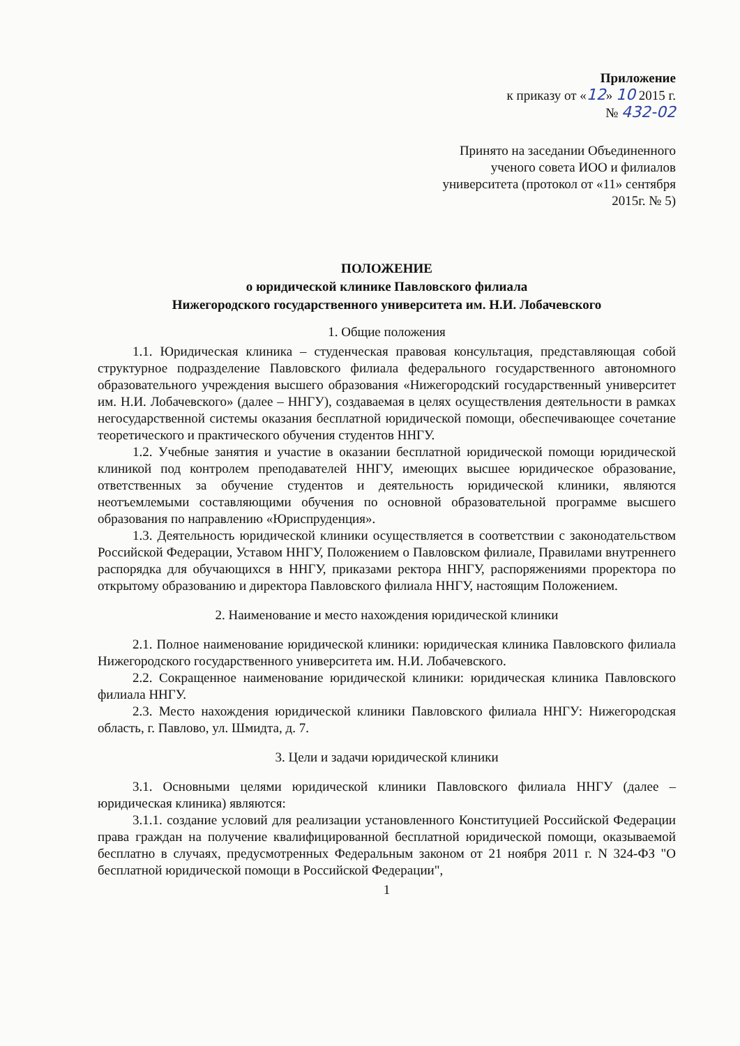Приложение
к приказу от «12» 10 2015 г.
№ 432-02
Принято на заседании Объединенного ученого совета ИОО и филиалов университета (протокол от «11» сентября 2015г. № 5)
ПОЛОЖЕНИЕ
о юридической клинике Павловского филиала
Нижегородского государственного университета им. Н.И. Лобачевского
1. Общие положения
1.1. Юридическая клиника – студенческая правовая консультация, представляющая собой структурное подразделение Павловского филиала федерального государственного автономного образовательного учреждения высшего образования «Нижегородский государственный университет им. Н.И. Лобачевского» (далее – ННГУ), создаваемая в целях осуществления деятельности в рамках негосударственной системы оказания бесплатной юридической помощи, обеспечивающее сочетание теоретического и практического обучения студентов ННГУ.
1.2. Учебные занятия и участие в оказании бесплатной юридической помощи юридической клиникой под контролем преподавателей ННГУ, имеющих высшее юридическое образование, ответственных за обучение студентов и деятельность юридической клиники, являются неотъемлемыми составляющими обучения по основной образовательной программе высшего образования по направлению «Юриспруденция».
1.3. Деятельность юридической клиники осуществляется в соответствии с законодательством Российской Федерации, Уставом ННГУ, Положением о Павловском филиале, Правилами внутреннего распорядка для обучающихся в ННГУ, приказами ректора ННГУ, распоряжениями проректора по открытому образованию и директора Павловского филиала ННГУ, настоящим Положением.
2. Наименование и место нахождения юридической клиники
2.1. Полное наименование юридической клиники: юридическая клиника Павловского филиала Нижегородского государственного университета им. Н.И. Лобачевского.
2.2. Сокращенное наименование юридической клиники: юридическая клиника Павловского филиала ННГУ.
2.3. Место нахождения юридической клиники Павловского филиала ННГУ: Нижегородская область, г. Павлово, ул. Шмидта, д. 7.
3. Цели и задачи юридической клиники
3.1. Основными целями юридической клиники Павловского филиала ННГУ (далее – юридическая клиника) являются:
3.1.1. создание условий для реализации установленного Конституцией Российской Федерации права граждан на получение квалифицированной бесплатной юридической помощи, оказываемой бесплатно в случаях, предусмотренных Федеральным законом от 21 ноября 2011 г. N 324-ФЗ "О бесплатной юридической помощи в Российской Федерации",
1